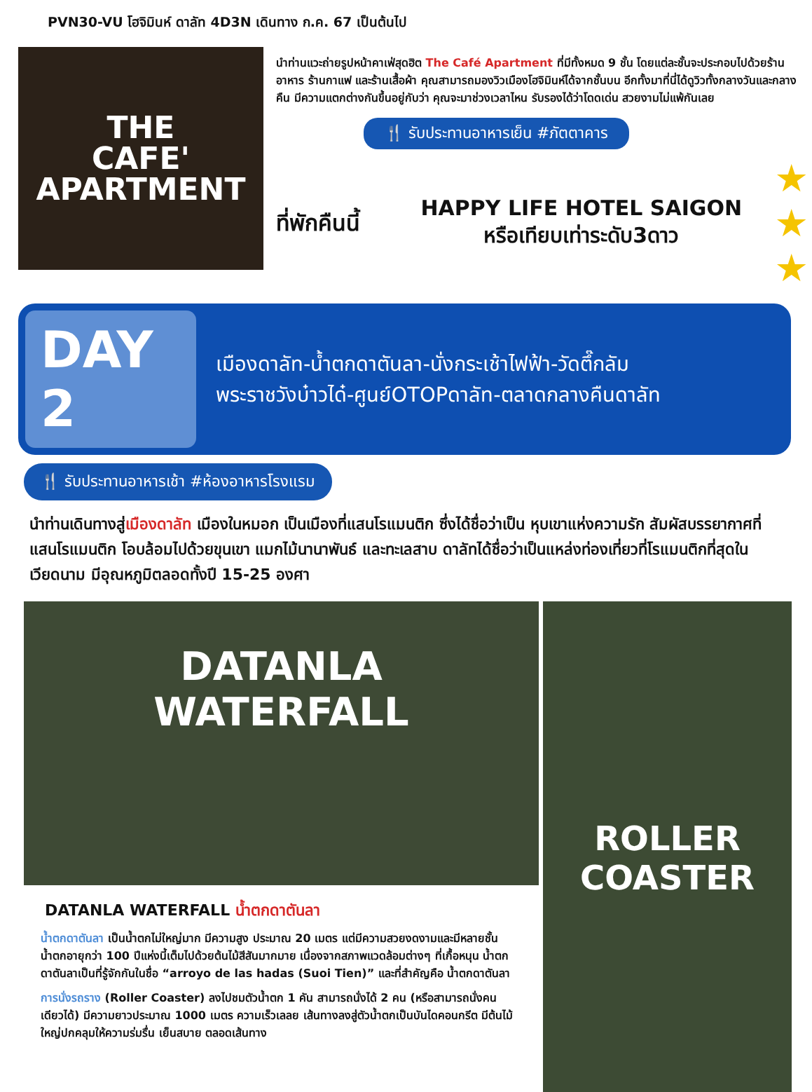PVN30-VU โฮจิมินห์ ดาลัท 4D3N เดินทาง ก.ค. 67 เป็นต้นไป
THE
CAFE'
APARTMENT
นำท่านแวะถ่ายรูปหน้าคาเฟ่สุดฮิต The Café Apartment ที่มีทั้งหมด 9 ชั้น โดยแต่ละชั้นจะประกอบไปด้วยร้านอาหาร ร้านกาแฟ และร้านเสื้อผ้า คุณสามารถมองวิวเมืองโฮจิมินห์ได้จากชั้นบน อีกทั้งมาที่นี่ได้ดูวิวทั้งกลางวันและกลางคืน มีความแตกต่างกันขึ้นอยู่กับว่า คุณจะมาช่วงเวลาไหน รับรองได้ว่าโดดเด่น สวยงามไม่แพ้กันเลย
🍴 รับประทานอาหารเย็น #ภัตตาคาร
ที่พักคืนนี้
HAPPY LIFE HOTEL SAIGON
หรือเทียบเท่าระดับ3ดาว
★
★
★
DAY 2
เมืองดาลัท-น้ำตกดาตันลา-นั่งกระเช้าไฟฟ้า-วัดตึ๊กลัม
พระราชวังบ๋าวได๋-ศูนย์OTOPดาลัท-ตลาดกลางคืนดาลัท
🍴 รับประทานอาหารเช้า #ห้องอาหารโรงแรม
นำท่านเดินทางสู่เมืองดาลัท เมืองในหมอก เป็นเมืองที่แสนโรแมนติก ซึ่งได้ชื่อว่าเป็น หุบเขาแห่งความรัก สัมผัสบรรยากาศที่แสนโรแมนติก โอบล้อมไปด้วยขุนเขา แมกไม้นานาพันธ์ และทะเลสาบ ดาลัทได้ชื่อว่าเป็นแหล่งท่องเที่ยวที่โรแมนติกที่สุดในเวียดนาม มีอุณหภูมิตลอดทั้งปี 15-25 องศา
DATANLA
WATERFALL
DATANLA WATERFALL น้ำตกดาตันลา
น้ำตกดาตันลา เป็นน้ำตกไม่ใหญ่มาก มีความสูง ประมาณ 20 เมตร แต่มีความสวยงดงามและมีหลายชั้น น้ำตกอายุกว่า 100 ปีแห่งนี้เต็มไปด้วยต้นไม้สีสันมากมาย เนื่องจากสภาพแวดล้อมต่างๆ ที่เกื้อหนุน น้ำตกดาตันลาเป็นที่รู้จักกันในชื่อ “arroyo de las hadas (Suoi Tien)” และที่สำคัญคือ น้ำตกดาตันลา
การนั่งรถราง (Roller Coaster) ลงไปชมตัวน้ำตก 1 คัน สามารถนั่งได้ 2 คน (หรือสามารถนั่งคนเดียวได้) มีความยาวประมาณ 1000 เมตร ความเร็วเลลย เส้นทางลงสู่ตัวน้ำตกเป็นบันไดคอนกรีต มีต้นไม้ใหญ่ปกคลุมให้ความร่มรื่น เย็นสบาย ตลอดเส้นทาง
ROLLER
COASTER